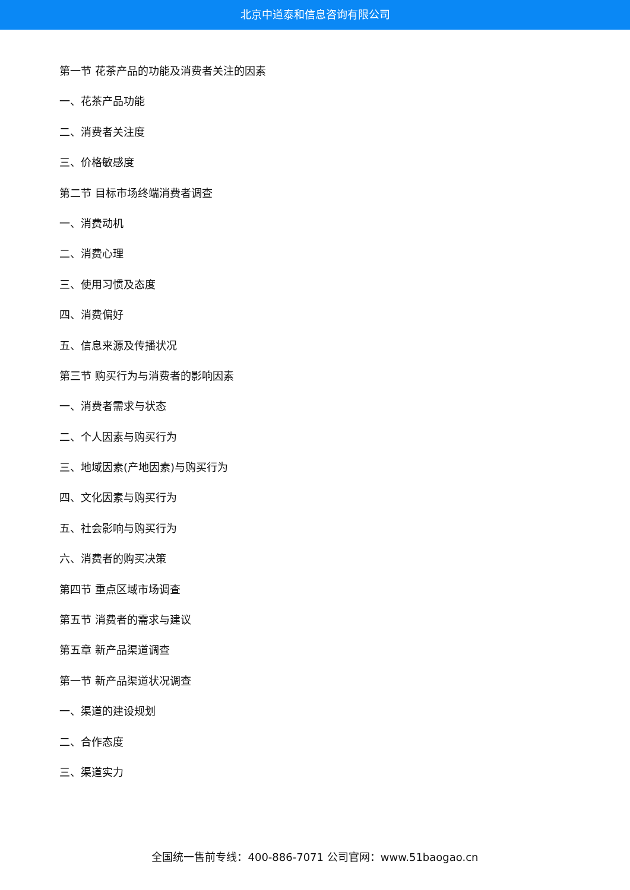北京中道泰和信息咨询有限公司
第一节 花茶产品的功能及消费者关注的因素
一、花茶产品功能
二、消费者关注度
三、价格敏感度
第二节 目标市场终端消费者调查
一、消费动机
二、消费心理
三、使用习惯及态度
四、消费偏好
五、信息来源及传播状况
第三节 购买行为与消费者的影响因素
一、消费者需求与状态
二、个人因素与购买行为
三、地域因素(产地因素)与购买行为
四、文化因素与购买行为
五、社会影响与购买行为
六、消费者的购买决策
第四节 重点区域市场调查
第五节 消费者的需求与建议
第五章 新产品渠道调查
第一节 新产品渠道状况调查
一、渠道的建设规划
二、合作态度
三、渠道实力
全国统一售前专线：400-886-7071 公司官网：www.51baogao.cn